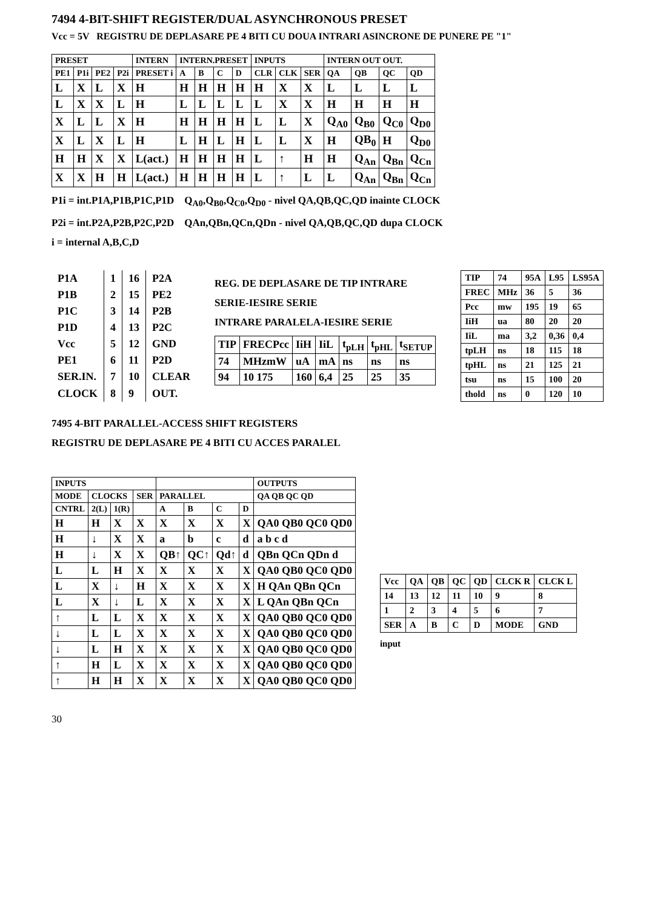7494 4-BIT-SHIFT REGISTER/DUAL ASYNCHRONOUS PRESET
Vcc = 5V REGISTRU DE DEPLASARE PE 4 BITI CU DOUA INTRARI ASINCRONE DE PUNERE PE "1"
| PRESET | | | | INTERN | INTERN.PRESET | | | | INPUTS | | | INTERN OUT OUT. | | | |
| --- | --- | --- | --- | --- | --- | --- | --- | --- | --- | --- | --- | --- | --- | --- | --- |
| PE1 | P1i | PE2 | P2i | PRESET i | A | B | C | D | CLR | CLK | SER | QA | QB | QC | QD |
| L | X | L | X | H | H | H | H | H | H | X | X | L | L | L | L |
| L | X | X | L | H | L | L | L | L | L | X | X | H | H | H | H |
| X | L | L | X | H | H | H | H | H | L | L | X | Q<sub>A0</sub> | Q<sub>B0</sub> | Q<sub>C0</sub> | Q<sub>D0</sub> |
| X | L | X | L | H | L | H | L | H | L | L | X | H | QB<sub>0</sub> | H | Q<sub>D0</sub> |
| H | H | X | X | L(act.) | H | H | H | H | L | ↑ | H | H | Q<sub>An</sub> | Q<sub>Bn</sub> | Q<sub>Cn</sub> |
| X | X | H | H | L(act.) | H | H | H | H | L | ↑ | L | L | Q<sub>An</sub> | Q<sub>Bn</sub> | Q<sub>Cn</sub> |
P1i = int.P1A,P1B,P1C,P1D Q<sub>A0</sub>,Q<sub>B0</sub>,Q<sub>C0</sub>,Q<sub>D0</sub> - nivel QA,QB,QC,QD inainte CLOCK
P2i = int.P2A,P2B,P2C,P2D QAn,QBn,QCn,QDn - nivel QA,QB,QC,QD dupa CLOCK
i = internal A,B,C,D
| P1A | 1 | 16 | P2A |
| P1B | 2 | 15 | PE2 |
| P1C | 3 | 14 | P2B |
| P1D | 4 | 13 | P2C |
| Vcc | 5 | 12 | GND |
| PE1 | 6 | 11 | P2D |
| SER.IN. | 7 | 10 | CLEAR |
| CLOCK | 8 | 9 | OUT. |
REG. DE DEPLASARE DE TIP INTRARE SERIE-IESIRE SERIE
INTRARE PARALELA-IESIRE SERIE
| TIP | FRECPcc | IiH | IiL | t<sub>pLH</sub> | t<sub>pHL</sub> | t<sub>SETUP</sub> |
| 74 | MHzmW | uA | mA | ns | ns | ns |
| 94 | 10 175 | 160 | 6,4 | 25 | 25 | 35 |
| TIP | 74 | 95A | L95 | LS95A |
| FREC | MHz | 36 | 5 | 36 |
| Pcc | mw | 195 | 19 | 65 |
| IiH | ua | 80 | 20 | 20 |
| IiL | ma | 3,2 | 0,36 | 0,4 |
| tpLH | ns | 18 | 115 | 18 |
| tpHL | ns | 21 | 125 | 21 |
| tsu | ns | 15 | 100 | 20 |
| thold | ns | 0 | 120 | 10 |
7495 4-BIT PARALLEL-ACCESS SHIFT REGISTERS
REGISTRU DE DEPLASARE PE 4 BITI CU ACCES PARALEL
| INPUTS | | | | | | | | OUTPUTS |
| --- | --- | --- | --- | --- | --- | --- | --- | --- |
| MODE | CLOCKS | | SER | PARALLEL | | | | QA QB QC QD |
| CNTRL | 2(L) | 1(R) | | A | B | C | D | |
| H | H | X | X | X | X | X | X | QA0 QB0 QC0 QD0 |
| H | ↓ | X | X | a | b | c | d | a b c d |
| H | ↓ | X | X | QB↑ | QC↑ | Qd↑ | d | QBn QCn QDn d |
| L | L | H | X | X | X | X | X | QA0 QB0 QC0 QD0 |
| L | X | ↓ | H | X | X | X | X | H QAn QBn QCn |
| L | X | ↓ | L | X | X | X | X | L QAn QBn QCn |
| ↑ | L | L | X | X | X | X | X | QA0 QB0 QC0 QD0 |
| ↓ | L | L | X | X | X | X | X | QA0 QB0 QC0 QD0 |
| ↓ | L | H | X | X | X | X | X | QA0 QB0 QC0 QD0 |
| ↑ | H | L | X | X | X | X | X | QA0 QB0 QC0 QD0 |
| ↑ | H | H | X | X | X | X | X | QA0 QB0 QC0 QD0 |
| Vcc | QA | QB | QC | QD | CLCK R | CLCK L |
| 14 | 13 | 12 | 11 | 10 | 9 | 8 |
| 1 | 2 | 3 | 4 | 5 | 6 | 7 |
| SER | A | B | C | D | MODE | GND |
input
30